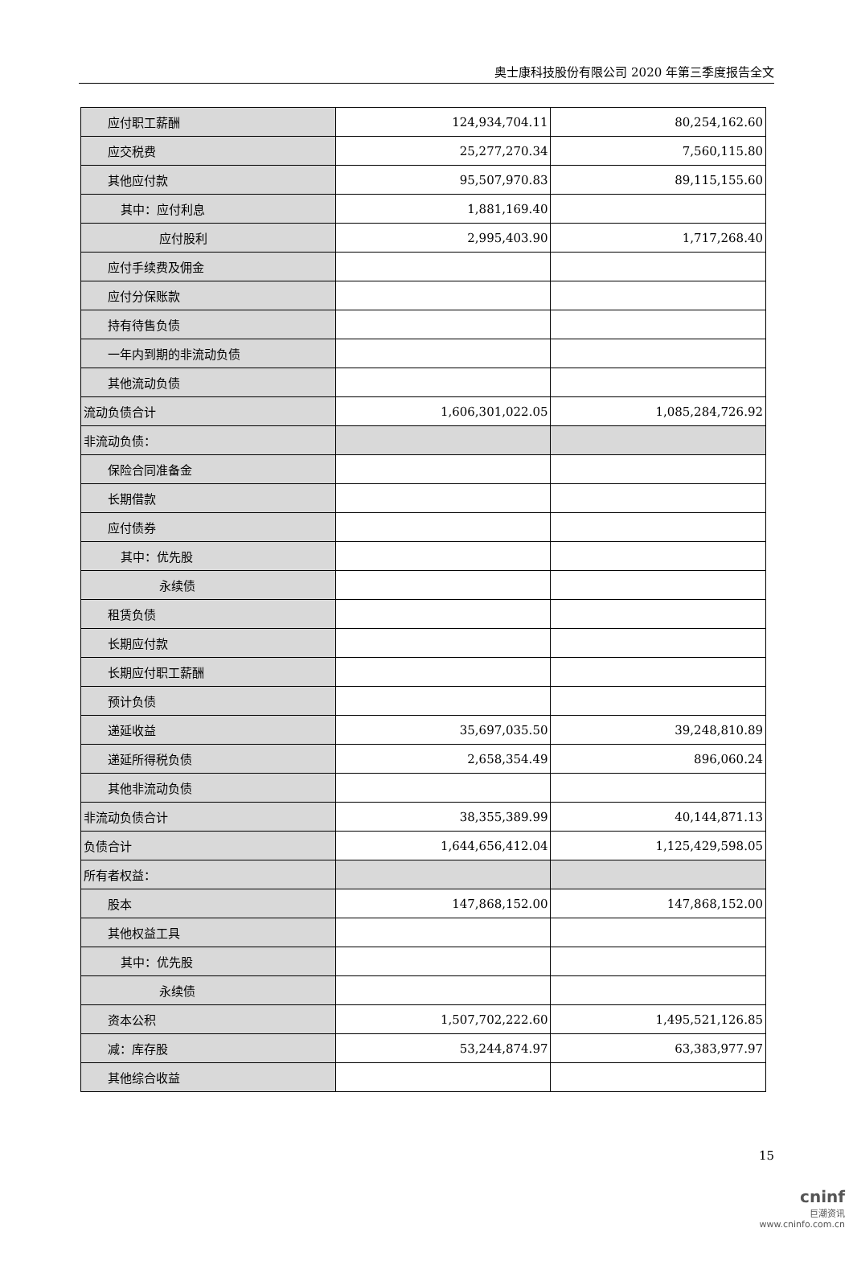奥士康科技股份有限公司 2020 年第三季度报告全文
| 应付职工薪酬 | 124,934,704.11 | 80,254,162.60 |
| 应交税费 | 25,277,270.34 | 7,560,115.80 |
| 其他应付款 | 95,507,970.83 | 89,115,155.60 |
| 其中：应付利息 | 1,881,169.40 | |
| 应付股利 | 2,995,403.90 | 1,717,268.40 |
| 应付手续费及佣金 | | |
| 应付分保账款 | | |
| 持有待售负债 | | |
| 一年内到期的非流动负债 | | |
| 其他流动负债 | | |
| 流动负债合计 | 1,606,301,022.05 | 1,085,284,726.92 |
| 非流动负债： | | |
| 保险合同准备金 | | |
| 长期借款 | | |
| 应付债券 | | |
| 其中：优先股 | | |
| 永续债 | | |
| 租赁负债 | | |
| 长期应付款 | | |
| 长期应付职工薪酬 | | |
| 预计负债 | | |
| 递延收益 | 35,697,035.50 | 39,248,810.89 |
| 递延所得税负债 | 2,658,354.49 | 896,060.24 |
| 其他非流动负债 | | |
| 非流动负债合计 | 38,355,389.99 | 40,144,871.13 |
| 负债合计 | 1,644,656,412.04 | 1,125,429,598.05 |
| 所有者权益： | | |
| 股本 | 147,868,152.00 | 147,868,152.00 |
| 其他权益工具 | | |
| 其中：优先股 | | |
| 永续债 | | |
| 资本公积 | 1,507,702,222.60 | 1,495,521,126.85 |
| 减：库存股 | 53,244,874.97 | 63,383,977.97 |
| 其他综合收益 | | |
15
cninf
巨潮资讯
www.cninfo.com.cn